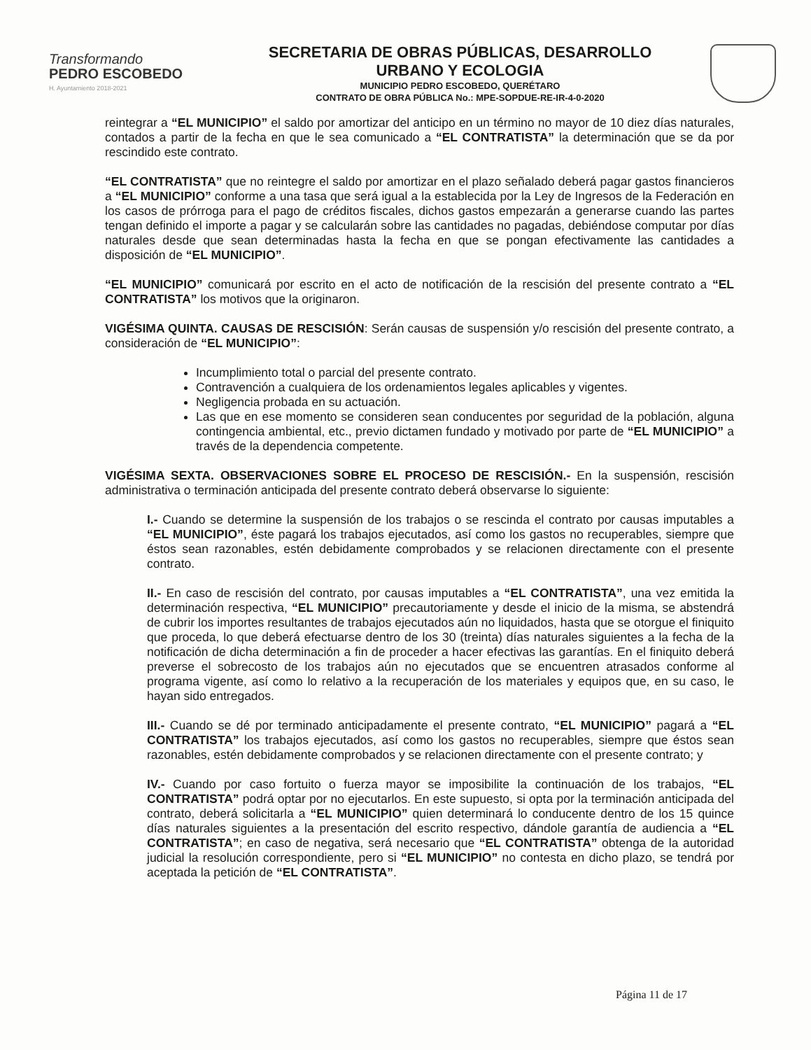Transformando
PEDRO ESCOBEDO
H. Ayuntamiento 2018-2021
SECRETARIA DE OBRAS PÚBLICAS, DESARROLLO
URBANO Y ECOLOGIA
MUNICIPIO PEDRO ESCOBEDO, QUERÉTARO
CONTRATO DE OBRA PÚBLICA No.: MPE-SOPDUE-RE-IR-4-0-2020
reintegrar a “EL MUNICIPIO” el saldo por amortizar del anticipo en un término no mayor de 10 diez días naturales, contados a partir de la fecha en que le sea comunicado a “EL CONTRATISTA” la determinación que se da por rescindido este contrato.
“EL CONTRATISTA” que no reintegre el saldo por amortizar en el plazo señalado deberá pagar gastos financieros a “EL MUNICIPIO” conforme a una tasa que será igual a la establecida por la Ley de Ingresos de la Federación en los casos de prórroga para el pago de créditos fiscales, dichos gastos empezarán a generarse cuando las partes tengan definido el importe a pagar y se calcularán sobre las cantidades no pagadas, debiéndose computar por días naturales desde que sean determinadas hasta la fecha en que se pongan efectivamente las cantidades a disposición de “EL MUNICIPIO”.
“EL MUNICIPIO” comunicará por escrito en el acto de notificación de la rescisión del presente contrato a “EL CONTRATISTA” los motivos que la originaron.
VIGÉSIMA QUINTA. CAUSAS DE RESCISIÓN: Serán causas de suspensión y/o rescisión del presente contrato, a consideración de “EL MUNICIPIO”:
Incumplimiento total o parcial del presente contrato.
Contravención a cualquiera de los ordenamientos legales aplicables y vigentes.
Negligencia probada en su actuación.
Las que en ese momento se consideren sean conducentes por seguridad de la población, alguna contingencia ambiental, etc., previo dictamen fundado y motivado por parte de “EL MUNICIPIO” a través de la dependencia competente.
VIGÉSIMA SEXTA. OBSERVACIONES SOBRE EL PROCESO DE RESCISIÓN.- En la suspensión, rescisión administrativa o terminación anticipada del presente contrato deberá observarse lo siguiente:
I.- Cuando se determine la suspensión de los trabajos o se rescinda el contrato por causas imputables a “EL MUNICIPIO”, éste pagará los trabajos ejecutados, así como los gastos no recuperables, siempre que éstos sean razonables, estén debidamente comprobados y se relacionen directamente con el presente contrato.
II.- En caso de rescisión del contrato, por causas imputables a “EL CONTRATISTA”, una vez emitida la determinación respectiva, “EL MUNICIPIO” precautoriamente y desde el inicio de la misma, se abstendrá de cubrir los importes resultantes de trabajos ejecutados aún no liquidados, hasta que se otorgue el finiquito que proceda, lo que deberá efectuarse dentro de los 30 (treinta) días naturales siguientes a la fecha de la notificación de dicha determinación a fin de proceder a hacer efectivas las garantías. En el finiquito deberá preverse el sobrecosto de los trabajos aún no ejecutados que se encuentren atrasados conforme al programa vigente, así como lo relativo a la recuperación de los materiales y equipos que, en su caso, le hayan sido entregados.
III.- Cuando se dé por terminado anticipadamente el presente contrato, “EL MUNICIPIO” pagará a “EL CONTRATISTA” los trabajos ejecutados, así como los gastos no recuperables, siempre que éstos sean razonables, estén debidamente comprobados y se relacionen directamente con el presente contrato; y
IV.- Cuando por caso fortuito o fuerza mayor se imposibilite la continuación de los trabajos, “EL CONTRATISTA” podrá optar por no ejecutarlos. En este supuesto, si opta por la terminación anticipada del contrato, deberá solicitarla a “EL MUNICIPIO” quien determinará lo conducente dentro de los 15 quince días naturales siguientes a la presentación del escrito respectivo, dándole garantía de audiencia a “EL CONTRATISTA”; en caso de negativa, será necesario que “EL CONTRATISTA” obtenga de la autoridad judicial la resolución correspondiente, pero si “EL MUNICIPIO” no contesta en dicho plazo, se tendrá por aceptada la petición de “EL CONTRATISTA”.
Página 11 de 17